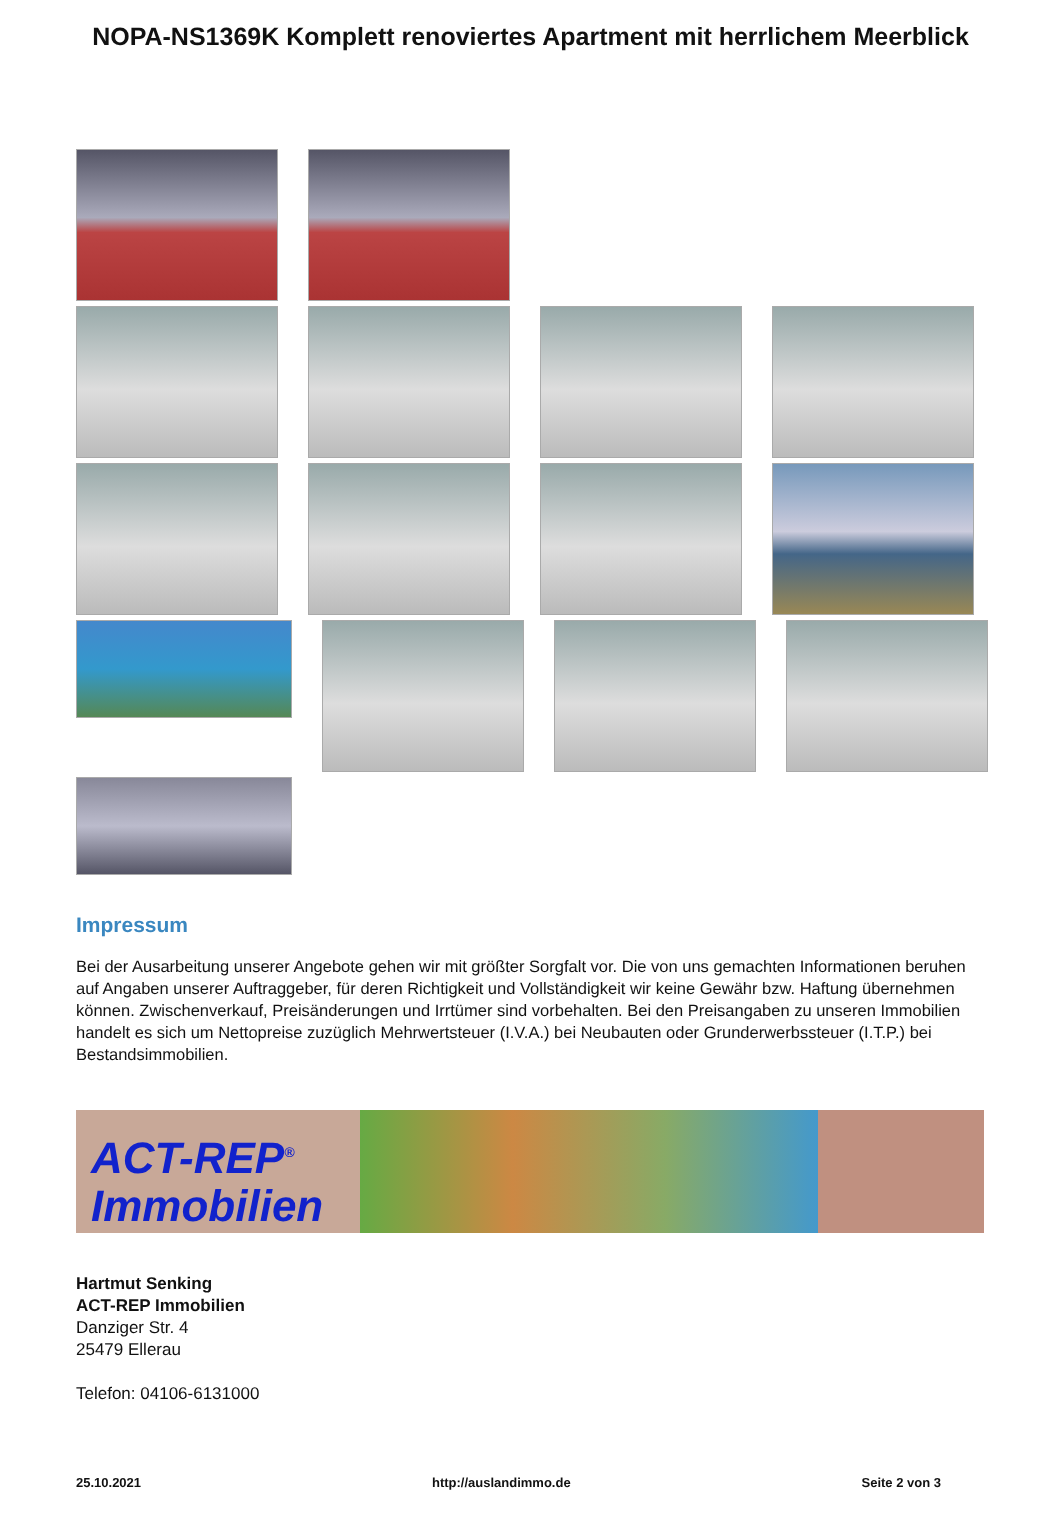NOPA-NS1369K Komplett renoviertes Apartment mit herrlichem Meerblick
Impressum
Bei der Ausarbeitung unserer Angebote gehen wir mit größter Sorgfalt vor. Die von uns gemachten Informationen beruhen auf Angaben unserer Auftraggeber, für deren Richtigkeit und Vollständigkeit wir keine Gewähr bzw. Haftung übernehmen können. Zwischenverkauf, Preisänderungen und Irrtümer sind vorbehalten. Bei den Preisangaben zu unseren Immobilien handelt es sich um Nettopreise zuzüglich Mehrwertsteuer (I.V.A.) bei Neubauten oder Grunderwerbssteuer (I.T.P.) bei Bestandsimmobilien.
ACT-REP<sup>®</sup>
Immobilien
Hartmut Senking
ACT-REP Immobilien
Danziger Str. 4
25479 Ellerau
Telefon: 04106-6131000
25.10.2021 http://auslandimmo.de Seite 2 von 3